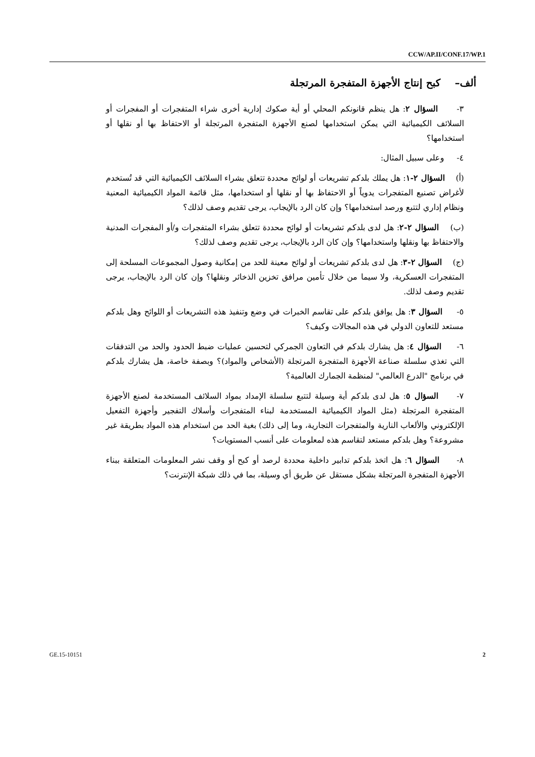CCW/AP.II/CONF.17/WP.1
ألف– كبح إنتاج الأجهزة المتفجرة المرتجلة
٣- السؤال ٢: هل ينظم قانونكم المحلي أو أية صكوك إدارية أخرى شراء المتفجرات أو المفجرات أو السلائف الكيميائية التي يمكن استخدامها لصنع الأجهزة المتفجرة المرتجلة أو الاحتفاظ بها أو نقلها أو استخدامها؟
٤- وعلى سبيل المثال:
(أ) السؤال ٢-١: هل يملك بلدكم تشريعات أو لوائح محددة تتعلق بشراء السلائف الكيميائية التي قد تُستخدم لأغراض تصنيع المتفجرات يدوياً أو الاحتفاظ بها أو نقلها أو استخدامها، مثل قائمة المواد الكيميائية المعنية ونظام إداري لتتبع ورصد استخدامها؟ وإن كان الرد بالإيجاب، يرجى تقديم وصف لذلك؟
(ب) السؤال ٢-٢: هل لدى بلدكم تشريعات أو لوائح محددة تتعلق بشراء المتفجرات و/أو المفجرات المدنية والاحتفاظ بها ونقلها واستخدامها؟ وإن كان الرد بالإيجاب، يرجى تقديم وصف لذلك؟
(ج) السؤال ٢-٣: هل لدى بلدكم تشريعات أو لوائح معينة للحد من إمكانية وصول المجموعات المسلحة إلى المتفجرات العسكرية، ولا سيما من خلال تأمين مرافق تخزين الذخائر ونقلها؟ وإن كان الرد بالإيجاب، يرجى تقديم وصف لذلك.
٥- السؤال ٣: هل يوافق بلدكم على تقاسم الخبرات في وضع وتنفيذ هذه التشريعات أو اللوائح وهل بلدكم مستعد للتعاون الدولي في هذه المجالات وكيف؟
٦- السؤال ٤: هل يشارك بلدكم في التعاون الجمركي لتحسين عمليات ضبط الحدود والحد من التدفقات التي تغذي سلسلة صناعة الأجهزة المتفجرة المرتجلة (الأشخاص والمواد)؟ وبصفة خاصة، هل يشارك بلدكم في برنامج "الدرع العالمي" لمنظمة الجمارك العالمية؟
٧- السؤال ٥: هل لدى بلدكم أية وسيلة لتتبع سلسلة الإمداد بمواد السلائف المستخدمة لصنع الأجهزة المتفجرة المرتجلة (مثل المواد الكيميائية المستخدمة لبناء المتفجرات وأسلاك التفجير وأجهزة التفعيل الإلكتروني والألعاب النارية والمتفجرات التجارية، وما إلى ذلك) بغية الحد من استخدام هذه المواد بطريقة غير مشروعة؟ وهل بلدكم مستعد لتقاسم هذه لمعلومات على أنسب المستويات؟
٨- السؤال ٦: هل اتخذ بلدكم تدابير داخلية محددة لرصد أو كبح أو وقف نشر المعلومات المتعلقة ببناء الأجهزة المتفجرة المرتجلة بشكل مستقل عن طريق أي وسيلة، بما في ذلك شبكة الإنترنت؟
GE.15-10151 2